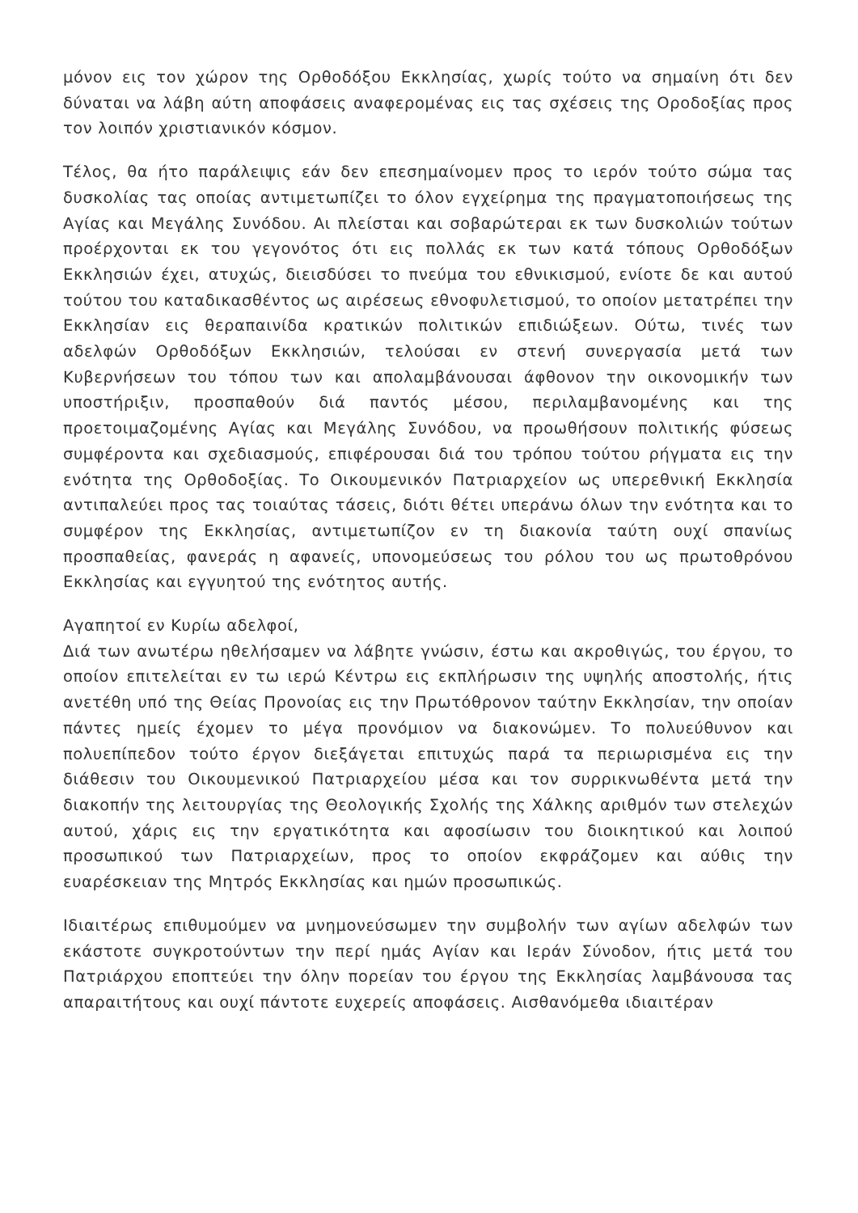μόνον εις τον χώρον της Ορθοδόξου Εκκλησίας, χωρίς τούτο να σημαίνη ότι δεν δύναται να λάβη αύτη αποφάσεις αναφερομένας εις τας σχέσεις της Οροδοξίας προς τον λοιπόν χριστιανικόν κόσμον.
Τέλος, θα ήτο παράλειψις εάν δεν επεσημαίνομεν προς το ιερόν τούτο σώμα τας δυσκολίας τας οποίας αντιμετωπίζει το όλον εγχείρημα της πραγματοποιήσεως της Αγίας και Μεγάλης Συνόδου. Αι πλείσται και σοβαρώτεραι εκ των δυσκολιών τούτων προέρχονται εκ του γεγονότος ότι εις πολλάς εκ των κατά τόπους Ορθοδόξων Εκκλησιών έχει, ατυχώς, διεισδύσει το πνεύμα του εθνικισμού, ενίοτε δε και αυτού τούτου του καταδικασθέντος ως αιρέσεως εθνοφυλετισμού, το οποίον μετατρέπει την Εκκλησίαν εις θεραπαινίδα κρατικών πολιτικών επιδιώξεων. Ούτω, τινές των αδελφών Ορθοδόξων Εκκλησιών, τελούσαι εν στενή συνεργασία μετά των Κυβερνήσεων του τόπου των και απολαμβάνουσαι άφθονον την οικονομικήν των υποστήριξιν, προσπαθούν διά παντός μέσου, περιλαμβανομένης και της προετοιμαζομένης Αγίας και Μεγάλης Συνόδου, να προωθήσουν πολιτικής φύσεως συμφέροντα και σχεδιασμούς, επιφέρουσαι διά του τρόπου τούτου ρήγματα εις την ενότητα της Ορθοδοξίας. Το Οικουμενικόν Πατριαρχείον ως υπερεθνική Εκκλησία αντιπαλεύει προς τας τοιαύτας τάσεις, διότι θέτει υπεράνω όλων την ενότητα και το συμφέρον της Εκκλησίας, αντιμετωπίζον εν τη διακονία ταύτη ουχί σπανίως προσπαθείας, φανεράς η αφανείς, υπονομεύσεως του ρόλου του ως πρωτοθρόνου Εκκλησίας και εγγυητού της ενότητος αυτής.
Αγαπητοί εν Κυρίω αδελφοί,
Διά των ανωτέρω ηθελήσαμεν να λάβητε γνώσιν, έστω και ακροθιγώς, του έργου, το οποίον επιτελείται εν τω ιερώ Κέντρω εις εκπλήρωσιν της υψηλής αποστολής, ήτις ανετέθη υπό της Θείας Προνοίας εις την Πρωτόθρονον ταύτην Εκκλησίαν, την οποίαν πάντες ημείς έχομεν το μέγα προνόμιον να διακονώμεν. Το πολυεύθυνον και πολυεπίπεδον τούτο έργον διεξάγεται επιτυχώς παρά τα περιωρισμένα εις την διάθεσιν του Οικουμενικού Πατριαρχείου μέσα και τον συρρικνωθέντα μετά την διακοπήν της λειτουργίας της Θεολογικής Σχολής της Χάλκης αριθμόν των στελεχών αυτού, χάρις εις την εργατικότητα και αφοσίωσιν του διοικητικού και λοιπού προσωπικού των Πατριαρχείων, προς το οποίον εκφράζομεν και αύθις την ευαρέσκειαν της Μητρός Εκκλησίας και ημών προσωπικώς.
Ιδιαιτέρως επιθυμούμεν να μνημονεύσωμεν την συμβολήν των αγίων αδελφών των εκάστοτε συγκροτούντων την περί ημάς Αγίαν και Ιεράν Σύνοδον, ήτις μετά του Πατριάρχου εποπτεύει την όλην πορείαν του έργου της Εκκλησίας λαμβάνουσα τας απαραιτήτους και ουχί πάντοτε ευχερείς αποφάσεις. Αισθανόμεθα ιδιαιτέραν